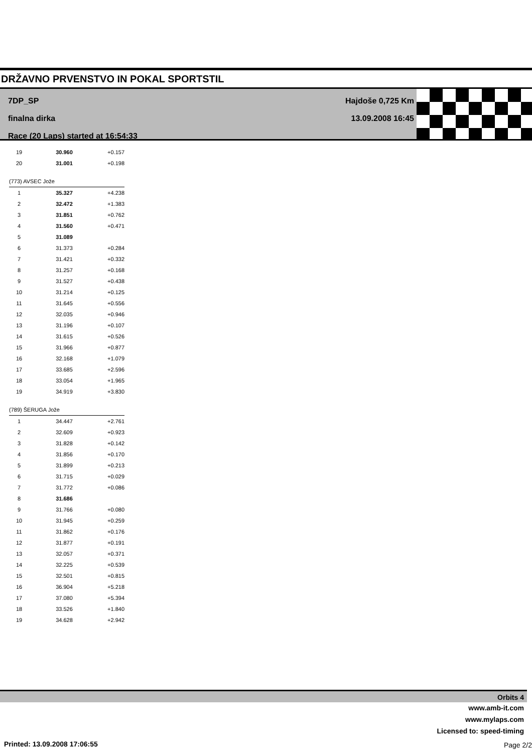DRŽAVNO PRVENSTVO IN POKAL SPORTSTIL
7DP_SP
finalna dirka
Race (20 Laps) started at 16:54:33
Hajdoše 0,725 Km
13.09.2008 16:45
| 19 | 30.960 | +0.157 |
| 20 | 31.001 | +0.198 |
| (773) AVSEC Jože | | |
| 1 | 35.327 | +4.238 |
| 2 | 32.472 | +1.383 |
| 3 | 31.851 | +0.762 |
| 4 | 31.560 | +0.471 |
| 5 | 31.089 | |
| 6 | 31.373 | +0.284 |
| 7 | 31.421 | +0.332 |
| 8 | 31.257 | +0.168 |
| 9 | 31.527 | +0.438 |
| 10 | 31.214 | +0.125 |
| 11 | 31.645 | +0.556 |
| 12 | 32.035 | +0.946 |
| 13 | 31.196 | +0.107 |
| 14 | 31.615 | +0.526 |
| 15 | 31.966 | +0.877 |
| 16 | 32.168 | +1.079 |
| 17 | 33.685 | +2.596 |
| 18 | 33.054 | +1.965 |
| 19 | 34.919 | +3.830 |
| (789) ŠERUGA Jože | | |
| 1 | 34.447 | +2.761 |
| 2 | 32.609 | +0.923 |
| 3 | 31.828 | +0.142 |
| 4 | 31.856 | +0.170 |
| 5 | 31.899 | +0.213 |
| 6 | 31.715 | +0.029 |
| 7 | 31.772 | +0.086 |
| 8 | 31.686 | |
| 9 | 31.766 | +0.080 |
| 10 | 31.945 | +0.259 |
| 11 | 31.862 | +0.176 |
| 12 | 31.877 | +0.191 |
| 13 | 32.057 | +0.371 |
| 14 | 32.225 | +0.539 |
| 15 | 32.501 | +0.815 |
| 16 | 36.904 | +5.218 |
| 17 | 37.080 | +5.394 |
| 18 | 33.526 | +1.840 |
| 19 | 34.628 | +2.942 |
Orbits 4
www.amb-it.com
www.mylaps.com
Licensed to: speed-timing
Printed: 13.09.2008 17:06:55 Page 2/2